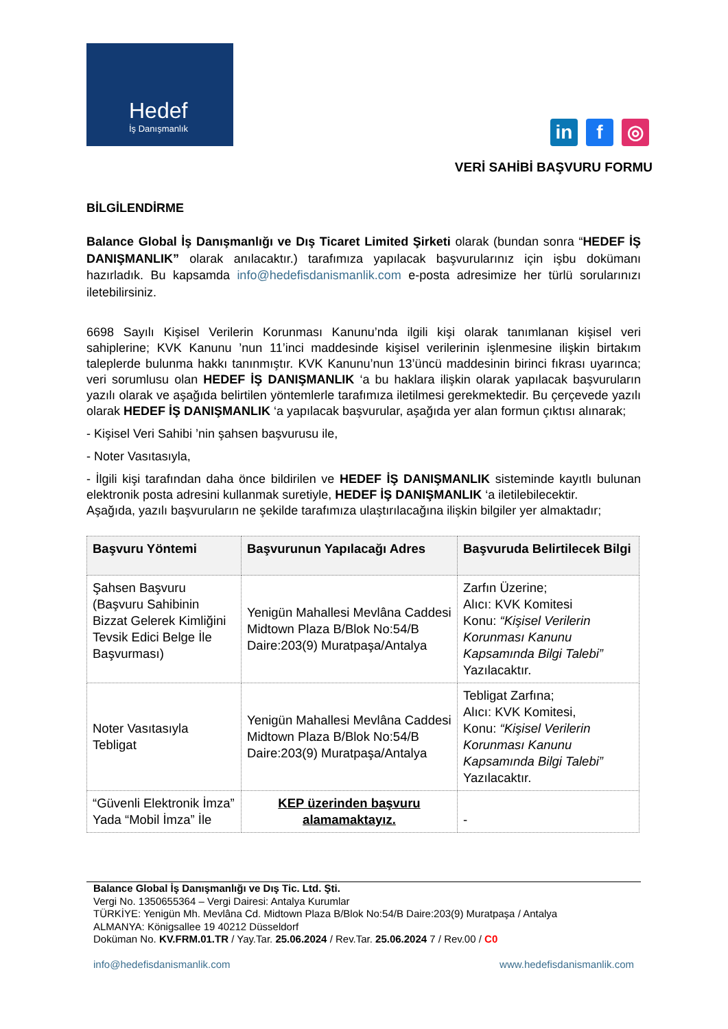Hedef
İş Danışmanlık
in f ◎
VERİ SAHİBİ BAŞVURU FORMU
BİLGİLENDİRME
Balance Global İş Danışmanlığı ve Dış Ticaret Limited Şirketi olarak (bundan sonra “HEDEF İŞ DANIŞMANLIK” olarak anılacaktır.) tarafımıza yapılacak başvurularınız için işbu dokümanı hazırladık. Bu kapsamda info@hedefisdanismanlik.com e-posta adresimize her türlü sorularınızı iletebilirsiniz.
6698 Sayılı Kişisel Verilerin Korunması Kanunu’nda ilgili kişi olarak tanımlanan kişisel veri sahiplerine; KVK Kanunu ’nun 11’inci maddesinde kişisel verilerinin işlenmesine ilişkin birtakım taleplerde bulunma hakkı tanınmıştır. KVK Kanunu’nun 13’üncü maddesinin birinci fıkrası uyarınca; veri sorumlusu olan HEDEF İŞ DANIŞMANLIK ‘a bu haklara ilişkin olarak yapılacak başvuruların yazılı olarak ve aşağıda belirtilen yöntemlerle tarafımıza iletilmesi gerekmektedir. Bu çerçevede yazılı olarak HEDEF İŞ DANIŞMANLIK ‘a yapılacak başvurular, aşağıda yer alan formun çıktısı alınarak;
- Kişisel Veri Sahibi ’nin şahsen başvurusu ile,
- Noter Vasıtasıyla,
- İlgili kişi tarafından daha önce bildirilen ve HEDEF İŞ DANIŞMANLIK sisteminde kayıtlı bulunan elektronik posta adresini kullanmak suretiyle, HEDEF İŞ DANIŞMANLIK ‘a iletilebilecektir.
Aşağıda, yazılı başvuruların ne şekilde tarafımıza ulaştırılacağına ilişkin bilgiler yer almaktadır;
| Başvuru Yöntemi | Başvurunun Yapılacağı Adres | Başvuruda Belirtilecek Bilgi |
| --- | --- | --- |
| Şahsen Başvuru (Başvuru Sahibinin Bizzat Gelerek Kimliğini Tevsik Edici Belge İle Başvurması) | Yenigün Mahallesi Mevlâna Caddesi Midtown Plaza B/Blok No:54/B Daire:203(9) Muratpaşa/Antalya | Zarfın Üzerine; Alıcı: KVK Komitesi Konu: “Kişisel Verilerin Korunması Kanunu Kapsamında Bilgi Talebi” Yazılacaktır. |
| Noter Vasıtasıyla Tebligat | Yenigün Mahallesi Mevlâna Caddesi Midtown Plaza B/Blok No:54/B Daire:203(9) Muratpaşa/Antalya | Tebligat Zarfına; Alıcı: KVK Komitesi, Konu: “Kişisel Verilerin Korunması Kanunu Kapsamında Bilgi Talebi” Yazılacaktır. |
| “Güvenli Elektronik İmza” Yada “Mobil İmza” İle | KEP üzerinden başvuru alamamaktayız. | - |
Balance Global İş Danışmanlığı ve Dış Tic. Ltd. Şti.
Vergi No. 1350655364 – Vergi Dairesi: Antalya Kurumlar
TÜRKİYE: Yenigün Mh. Mevlâna Cd. Midtown Plaza B/Blok No:54/B Daire:203(9) Muratpaşa / Antalya
ALMANYA: Königsallee 19 40212 Düsseldorf
Doküman No. KV.FRM.01.TR / Yay.Tar. 25.06.2024 / Rev.Tar. 25.06.2024 7 / Rev.00 / C0
info@hedefisdanismanlik.com www.hedefisdanismanlik.com